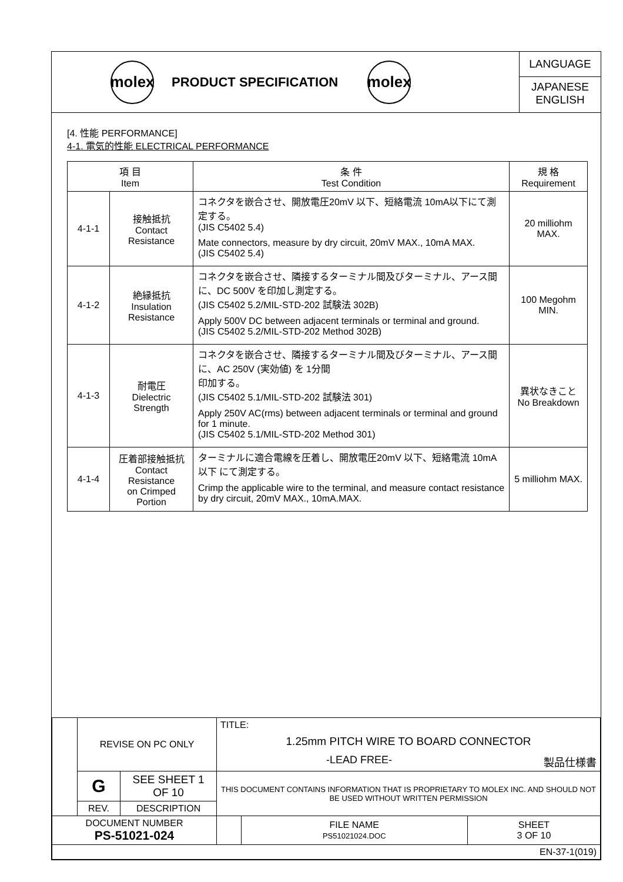molex
PRODUCT SPECIFICATION
molex
LANGUAGE
JAPANESE
ENGLISH
[4. 性能 PERFORMANCE]
4-1. 電気的性能 ELECTRICAL PERFORMANCE
| 項 目 Item | | 条 件 Test Condition | 規 格 Requirement |
| --- | --- | --- | --- |
| 4-1-1 | 接触抵抗 Contact Resistance | コネクタを嵌合させ、開放電圧20mV 以下、短絡電流 10mA以下にて測定する。 (JIS C5402 5.4) Mate connectors, measure by dry circuit, 20mV MAX., 10mA MAX. (JIS C5402 5.4) | 20 milliohm MAX. |
| 4-1-2 | 絶縁抵抗 Insulation Resistance | コネクタを嵌合させ、隣接するターミナル間及びターミナル、アース間に、DC 500V を印加し測定する。 (JIS C5402 5.2/MIL-STD-202 試験法 302B) Apply 500V DC between adjacent terminals or terminal and ground. (JIS C5402 5.2/MIL-STD-202 Method 302B) | 100 Megohm MIN. |
| 4-1-3 | 耐電圧 Dielectric Strength | コネクタを嵌合させ、隣接するターミナル間及びターミナル、アース間に、AC 250V (実効値) を 1分間 印加する。 (JIS C5402 5.1/MIL-STD-202 試験法 301) Apply 250V AC(rms) between adjacent terminals or terminal and ground for 1 minute. (JIS C5402 5.1/MIL-STD-202 Method 301) | 異状なきこと No Breakdown |
| 4-1-4 | 圧着部接触抵抗 Contact Resistance on Crimped Portion | ターミナルに適合電線を圧着し、開放電圧20mV 以下、短絡電流 10mA以下 にて測定する。 Crimp the applicable wire to the terminal, and measure contact resistance by dry circuit, 20mV MAX., 10mA.MAX. | 5 milliohm MAX. |
| | REVISE ON PC ONLY | | TITLE: 1.25mm PITCH WIRE TO BOARD CONNECTOR -LEAD FREE- 製品仕様書 | | |
| | G | SEE SHEET 1 OF 10 | THIS DOCUMENT CONTAINS INFORMATION THAT IS PROPRIETARY TO MOLEX INC. AND SHOULD NOT BE USED WITHOUT WRITTEN PERMISSION | | |
| | REV. | DESCRIPTION | | | |
| DOCUMENT NUMBER PS-51021-024 | | | | FILE NAME PS51021024.DOC | SHEET 3 OF 10 |
| EN-37-1(019) | | | | | |